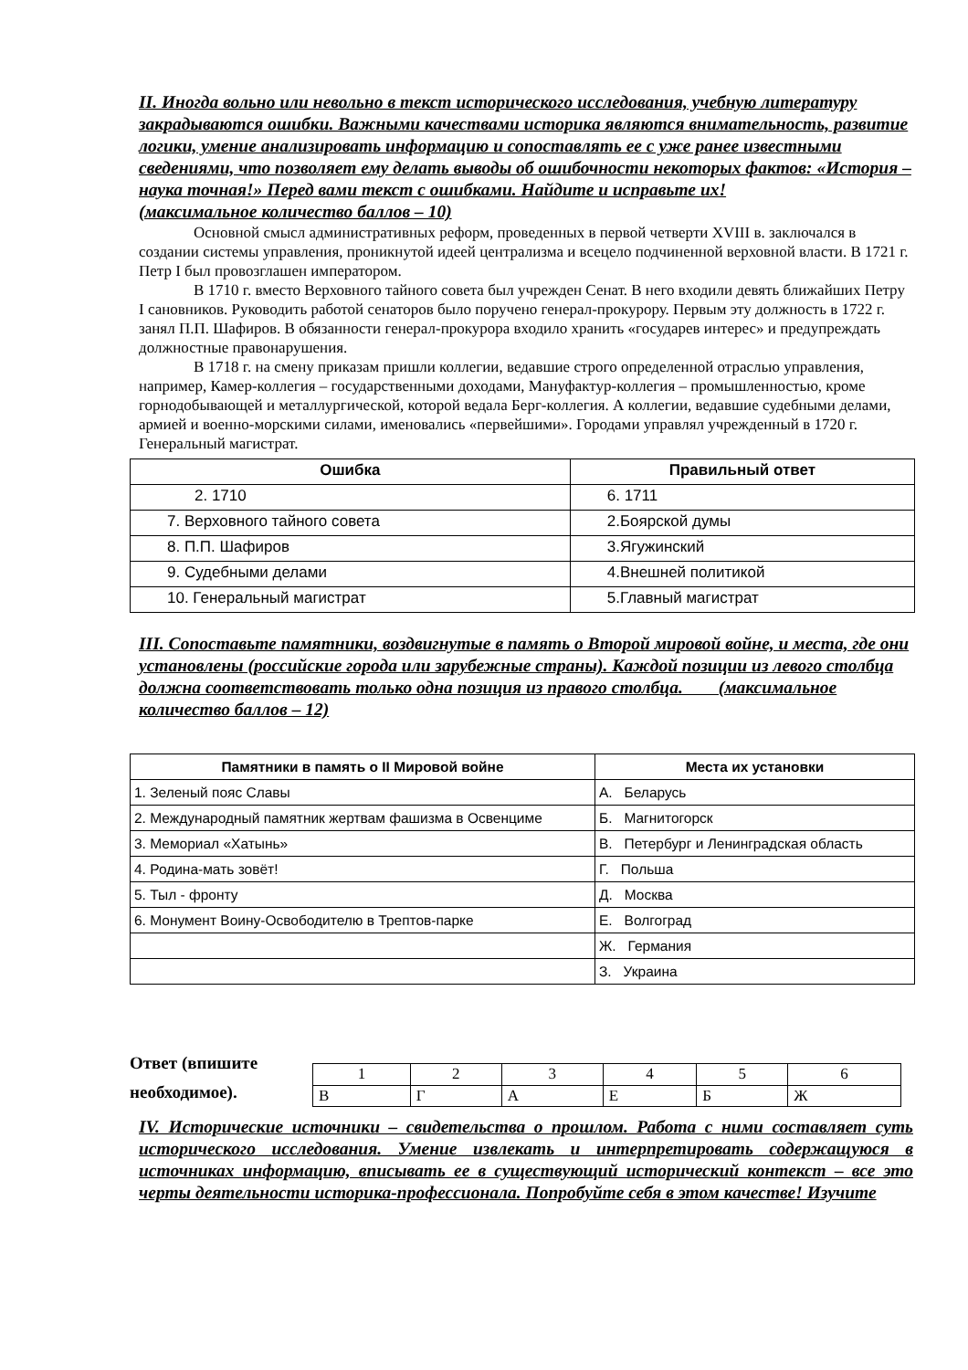II. Иногда вольно или невольно в текст исторического исследования, учебную литературу закрадываются ошибки. Важными качествами историка являются внимательность, развитие логики, умение анализировать информацию и сопоставлять ее с уже ранее известными сведениями, что позволяет ему делать выводы об ошибочности некоторых фактов: «История – наука точная!» Перед вами текст с ошибками. Найдите и исправьте их!
(максимальное количество баллов – 10)
Основной смысл административных реформ, проведенных в первой четверти XVIII в. заключался в создании системы управления, проникнутой идеей централизма и всецело подчиненной верховной власти. В 1721 г. Петр I был провозглашен императором.
В 1710 г. вместо Верховного тайного совета был учрежден Сенат. В него входили девять ближайших Петру I сановников. Руководить работой сенаторов было поручено генерал-прокурору. Первым эту должность в 1722 г. занял П.П. Шафиров. В обязанности генерал-прокурора входило хранить «государев интерес» и предупреждать должностные правонарушения.
В 1718 г. на смену приказам пришли коллегии, ведавшие строго определенной отраслью управления, например, Камер-коллегия – государственными доходами, Мануфактур-коллегия – промышленностью, кроме горнодобывающей и металлургической, которой ведала Берг-коллегия. А коллегии, ведавшие судебными делами, армией и военно-морскими силами, именовались «первейшими». Городами управлял учрежденный в 1720 г. Генеральный магистрат.
| Ошибка | Правильный ответ |
| --- | --- |
| 2. 1710 | 6. 1711 |
| 7. Верховного тайного совета | 2.Боярской думы |
| 8. П.П. Шафиров | 3.Ягужинский |
| 9. Судебными делами | 4.Внешней политикой |
| 10. Генеральный магистрат | 5.Главный магистрат |
III. Сопоставьте памятники, воздвигнутые в память о Второй мировой войне, и места, где они установлены (российские города или зарубежные страны). Каждой позиции из левого столбца должна соответствовать только одна позиция из правого столбца. (максимальное количество баллов – 12)
| Памятники в память о II Мировой войне | Места их установки |
| --- | --- |
| 1. Зеленый пояс Славы | А. Беларусь |
| 2. Международный памятник жертвам фашизма в Освенциме | Б. Магнитогорск |
| 3. Мемориал «Хатынь» | В. Петербург и Ленинградская область |
| 4. Родина-мать зовёт! | Г. Польша |
| 5. Тыл - фронту | Д. Москва |
| 6. Монумент Воину-Освободителю в Трептов-парке | Е. Волгоград |
| | Ж. Германия |
| | З. Украина |
Ответ (впишите необходимое).
| 1 | 2 | 3 | 4 | 5 | 6 |
| В | Г | А | Е | Б | Ж |
IV. Исторические источники – свидетельства о прошлом. Работа с ними составляет суть исторического исследования. Умение извлекать и интерпретировать содержащуюся в источниках информацию, вписывать ее в существующий исторический контекст – все это черты деятельности историка-профессионала. Попробуйте себя в этом качестве! Изучите